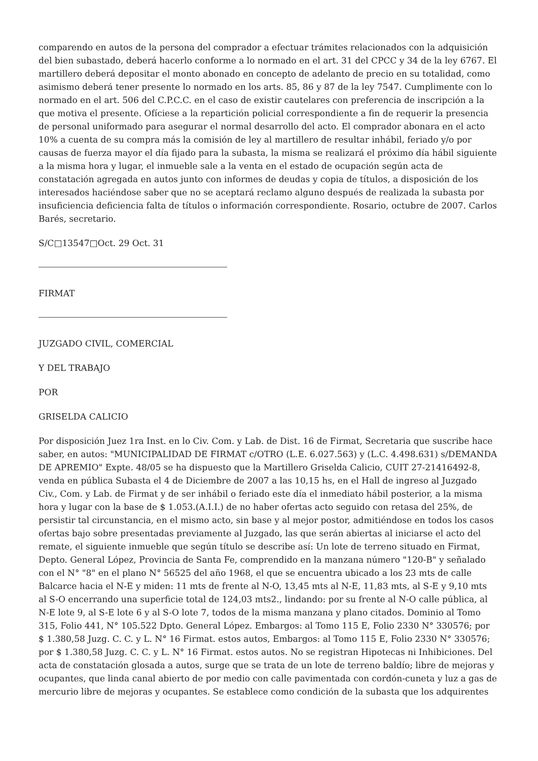comparendo en autos de la persona del comprador a efectuar trámites relacionados con la adquisición del bien subastado, deberá hacerlo conforme a lo normado en el art. 31 del CPCC y 34 de la ley 6767. El martillero deberá depositar el monto abonado en concepto de adelanto de precio en su totalidad, como asimismo deberá tener presente lo normado en los arts. 85, 86 y 87 de la ley 7547. Cumplimente con lo normado en el art. 506 del C.P.C.C. en el caso de existir cautelares con preferencia de inscripción a la que motiva el presente. Ofíciese a la repartición policial correspondiente a fin de requerir la presencia de personal uniformado para asegurar el normal desarrollo del acto. El comprador abonara en el acto 10% a cuenta de su compra más la comisión de ley al martillero de resultar inhábil, feriado y/o por causas de fuerza mayor el día fijado para la subasta, la misma se realizará el próximo día hábil siguiente a la misma hora y lugar, el inmueble sale a la venta en el estado de ocupación según acta de constatación agregada en autos junto con informes de deudas y copia de títulos, a disposición de los interesados haciéndose saber que no se aceptará reclamo alguno después de realizada la subasta por insuficiencia deficiencia falta de títulos o información correspondiente. Rosario, octubre de 2007. Carlos Barés, secretario.
S/C□13547□Oct. 29 Oct. 31
FIRMAT
JUZGADO CIVIL, COMERCIAL
Y DEL TRABAJO
POR
GRISELDA CALICIO
Por disposición Juez 1ra Inst. en lo Civ. Com. y Lab. de Dist. 16 de Firmat, Secretaria que suscribe hace saber, en autos: "MUNICIPALIDAD DE FIRMAT c/OTRO (L.E. 6.027.563) y (L.C. 4.498.631) s/DEMANDA DE APREMIO" Expte. 48/05 se ha dispuesto que la Martillero Griselda Calicio, CUIT 27-21416492-8, venda en pública Subasta el 4 de Diciembre de 2007 a las 10,15 hs, en el Hall de ingreso al Juzgado Civ., Com. y Lab. de Firmat y de ser inhábil o feriado este día el inmediato hábil posterior, a la misma hora y lugar con la base de $ 1.053.(A.I.I.) de no haber ofertas acto seguido con retasa del 25%, de persistir tal circunstancia, en el mismo acto, sin base y al mejor postor, admitiéndose en todos los casos ofertas bajo sobre presentadas previamente al Juzgado, las que serán abiertas al iniciarse el acto del remate, el siguiente inmueble que según título se describe así: Un lote de terreno situado en Firmat, Depto. General López, Provincia de Santa Fe, comprendido en la manzana número "120-B" y señalado con el N° "8" en el plano N° 56525 del año 1968, el que se encuentra ubicado a los 23 mts de calle Balcarce hacia el N-E y miden: 11 mts de frente al N-O, 13,45 mts al N-E, 11,83 mts, al S-E y 9,10 mts al S-O encerrando una superficie total de 124,03 mts2., lindando: por su frente al N-O calle pública, al N-E lote 9, al S-E lote 6 y al S-O lote 7, todos de la misma manzana y plano citados. Dominio al Tomo 315, Folio 441, N° 105.522 Dpto. General López. Embargos: al Tomo 115 E, Folio 2330 N° 330576; por $ 1.380,58 Juzg. C. C. y L. N° 16 Firmat. estos autos, Embargos: al Tomo 115 E, Folio 2330 N° 330576; por $ 1.380,58 Juzg. C. C. y L. N° 16 Firmat. estos autos. No se registran Hipotecas ni Inhibiciones. Del acta de constatación glosada a autos, surge que se trata de un lote de terreno baldío; libre de mejoras y ocupantes, que linda canal abierto de por medio con calle pavimentada con cordón-cuneta y luz a gas de mercurio libre de mejoras y ocupantes. Se establece como condición de la subasta que los adquirentes